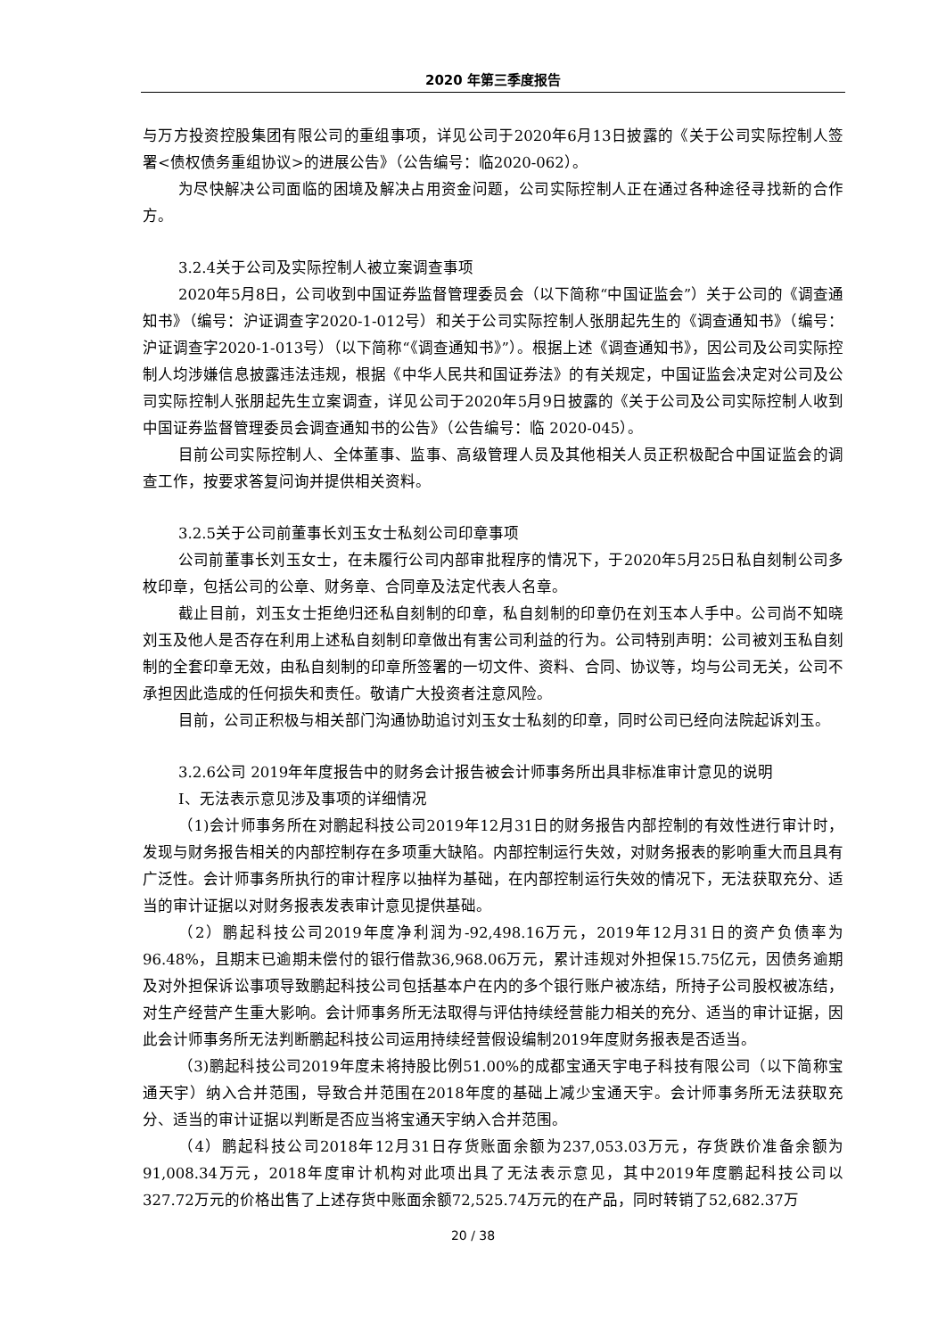2020 年第三季度报告
与万方投资控股集团有限公司的重组事项，详见公司于2020年6月13日披露的《关于公司实际控制人签署<债权债务重组协议>的进展公告》（公告编号：临2020-062）。
为尽快解决公司面临的困境及解决占用资金问题，公司实际控制人正在通过各种途径寻找新的合作方。
3.2.4关于公司及实际控制人被立案调查事项
2020年5月8日，公司收到中国证券监督管理委员会（以下简称“中国证监会”）关于公司的《调查通知书》（编号：沪证调查字2020-1-012号）和关于公司实际控制人张朋起先生的《调查通知书》（编号：沪证调查字2020-1-013号）（以下简称“《调查通知书》”）。根据上述《调查通知书》，因公司及公司实际控制人均涉嫌信息披露违法违规，根据《中华人民共和国证券法》的有关规定，中国证监会决定对公司及公司实际控制人张朋起先生立案调查，详见公司于2020年5月9日披露的《关于公司及公司实际控制人收到中国证券监督管理委员会调查通知书的公告》（公告编号：临 2020-045）。
目前公司实际控制人、全体董事、监事、高级管理人员及其他相关人员正积极配合中国证监会的调查工作，按要求答复问询并提供相关资料。
3.2.5关于公司前董事长刘玉女士私刻公司印章事项
公司前董事长刘玉女士，在未履行公司内部审批程序的情况下，于2020年5月25日私自刻制公司多枚印章，包括公司的公章、财务章、合同章及法定代表人名章。
截止目前，刘玉女士拒绝归还私自刻制的印章，私自刻制的印章仍在刘玉本人手中。公司尚不知晓刘玉及他人是否存在利用上述私自刻制印章做出有害公司利益的行为。公司特别声明：公司被刘玉私自刻制的全套印章无效，由私自刻制的印章所签署的一切文件、资料、合同、协议等，均与公司无关，公司不承担因此造成的任何损失和责任。敬请广大投资者注意风险。
目前，公司正积极与相关部门沟通协助追讨刘玉女士私刻的印章，同时公司已经向法院起诉刘玉。
3.2.6公司 2019年年度报告中的财务会计报告被会计师事务所出具非标准审计意见的说明
Ⅰ、无法表示意见涉及事项的详细情况
（1)会计师事务所在对鹏起科技公司2019年12月31日的财务报告内部控制的有效性进行审计时，发现与财务报告相关的内部控制存在多项重大缺陷。内部控制运行失效，对财务报表的影响重大而且具有广泛性。会计师事务所执行的审计程序以抽样为基础，在内部控制运行失效的情况下，无法获取充分、适当的审计证据以对财务报表发表审计意见提供基础。
（2）鹏起科技公司2019年度净利润为-92,498.16万元，2019年12月31日的资产负债率为96.48%，且期末已逾期未偿付的银行借款36,968.06万元，累计违规对外担保15.75亿元，因债务逾期及对外担保诉讼事项导致鹏起科技公司包括基本户在内的多个银行账户被冻结，所持子公司股权被冻结，对生产经营产生重大影响。会计师事务所无法取得与评估持续经营能力相关的充分、适当的审计证据，因此会计师事务所无法判断鹏起科技公司运用持续经营假设编制2019年度财务报表是否适当。
（3)鹏起科技公司2019年度未将持股比例51.00%的成都宝通天宇电子科技有限公司（以下简称宝通天宇）纳入合并范围，导致合并范围在2018年度的基础上减少宝通天宇。会计师事务所无法获取充分、适当的审计证据以判断是否应当将宝通天宇纳入合并范围。
（4）鹏起科技公司2018年12月31日存货账面余额为237,053.03万元，存货跌价准备余额为91,008.34万元，2018年度审计机构对此项出具了无法表示意见，其中2019年度鹏起科技公司以327.72万元的价格出售了上述存货中账面余额72,525.74万元的在产品，同时转销了52,682.37万
20 / 38